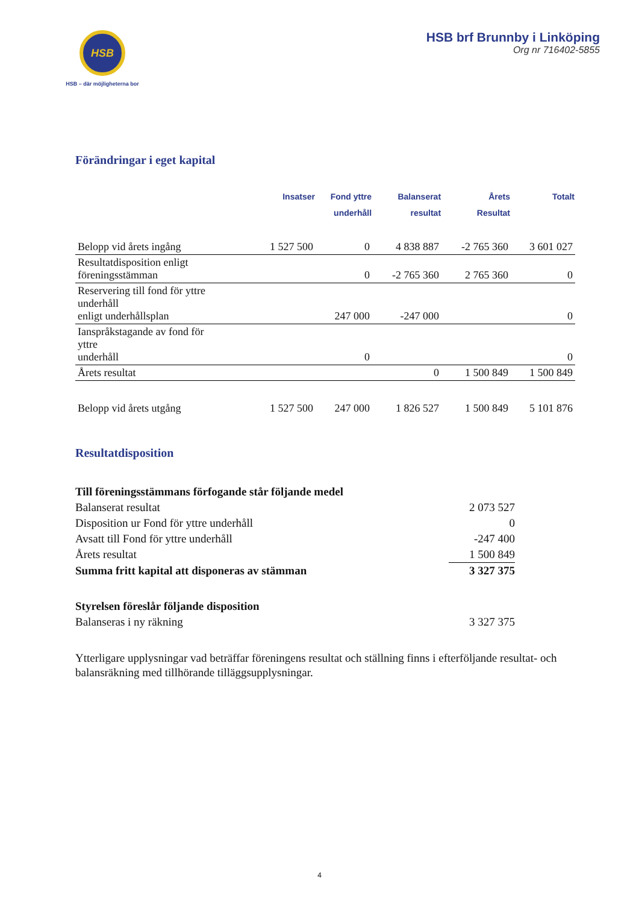HSB
HSB – där möjligheterna bor
HSB brf Brunnby i Linköping
Org nr 716402-5855
Förändringar i eget kapital
| | Insatser | Fond yttre underhåll | Balanserat resultat | Årets Resultat | Totalt |
| --- | --- | --- | --- | --- | --- |
| Belopp vid årets ingång | 1 527 500 | 0 | 4 838 887 | -2 765 360 | 3 601 027 |
| Resultatdisposition enligt föreningsstämman | | 0 | -2 765 360 | 2 765 360 | 0 |
| Reservering till fond för yttre underhåll enligt underhållsplan | | 247 000 | -247 000 | | 0 |
| Ianspråkstagande av fond för yttre underhåll | | 0 | | | 0 |
| Årets resultat | | | 0 | 1 500 849 | 1 500 849 |
| Belopp vid årets utgång | 1 527 500 | 247 000 | 1 826 527 | 1 500 849 | 5 101 876 |
Resultatdisposition
| Till föreningsstämmans förfogande står följande medel | |
| Balanserat resultat | 2 073 527 |
| Disposition ur Fond för yttre underhåll | 0 |
| Avsatt till Fond för yttre underhåll | -247 400 |
| Årets resultat | 1 500 849 |
| Summa fritt kapital att disponeras av stämman | 3 327 375 |
| Styrelsen föreslår följande disposition | |
| Balanseras i ny räkning | 3 327 375 |
Ytterligare upplysningar vad beträffar föreningens resultat och ställning finns i efterföljande resultat- och balansräkning med tillhörande tilläggsupplysningar.
4